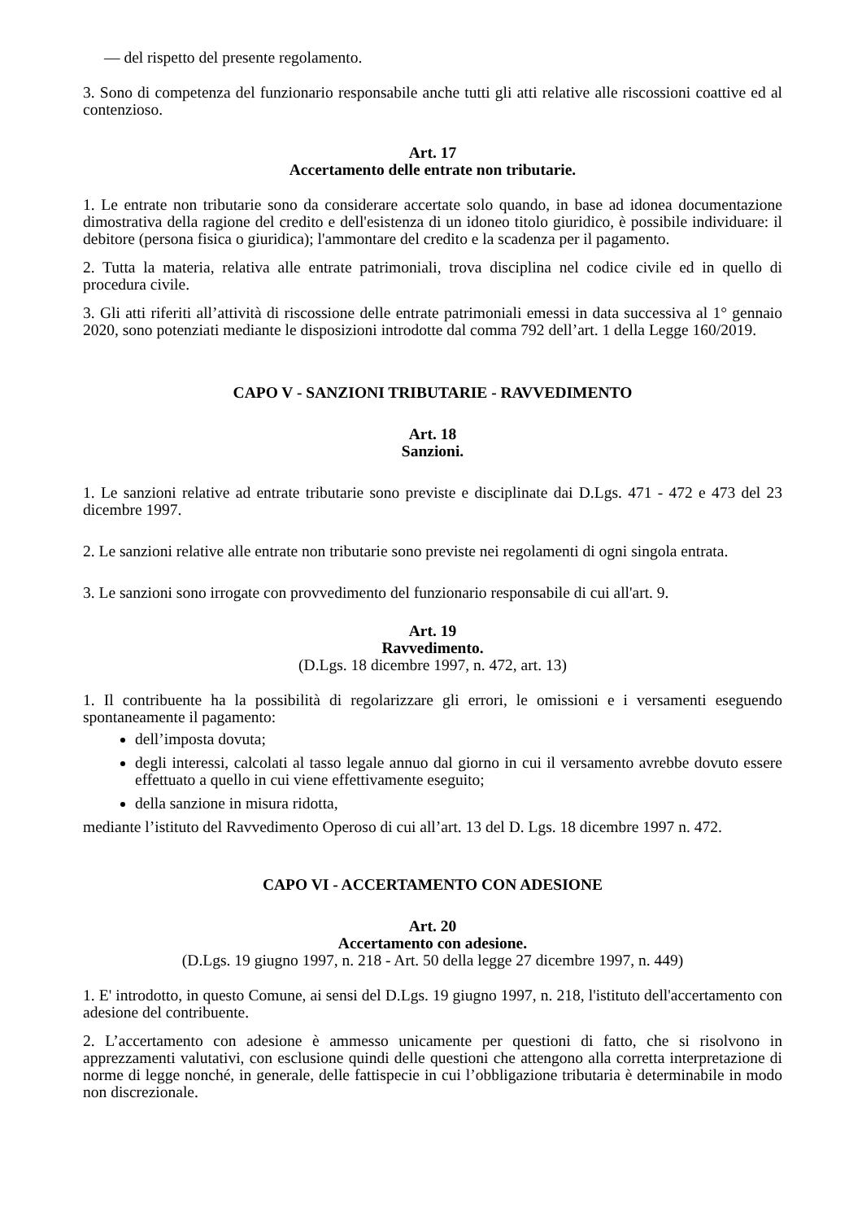— del rispetto del presente regolamento.
3. Sono di competenza del funzionario responsabile anche tutti gli atti relative alle riscossioni coattive ed al contenzioso.
Art. 17
Accertamento delle entrate non tributarie.
1. Le entrate non tributarie sono da considerare accertate solo quando, in base ad idonea documentazione dimostrativa della ragione del credito e dell'esistenza di un idoneo titolo giuridico, è possibile individuare: il debitore (persona fisica o giuridica); l'ammontare del credito e la scadenza per il pagamento.
2. Tutta la materia, relativa alle entrate patrimoniali, trova disciplina nel codice civile ed in quello di procedura civile.
3. Gli atti riferiti all’attività di riscossione delle entrate patrimoniali emessi in data successiva al 1° gennaio 2020, sono potenziati mediante le disposizioni introdotte dal comma 792 dell’art. 1 della Legge 160/2019.
CAPO V - SANZIONI TRIBUTARIE - RAVVEDIMENTO
Art. 18
Sanzioni.
1. Le sanzioni relative ad entrate tributarie sono previste e disciplinate dai D.Lgs. 471 - 472 e 473 del 23 dicembre 1997.
2. Le sanzioni relative alle entrate non tributarie sono previste nei regolamenti di ogni singola entrata.
3. Le sanzioni sono irrogate con provvedimento del funzionario responsabile di cui all'art. 9.
Art. 19
Ravvedimento.
(D.Lgs. 18 dicembre 1997, n. 472, art. 13)
1. Il contribuente ha la possibilità di regolarizzare gli errori, le omissioni e i versamenti eseguendo spontaneamente il pagamento:
dell’imposta dovuta;
degli interessi, calcolati al tasso legale annuo dal giorno in cui il versamento avrebbe dovuto essere effettuato a quello in cui viene effettivamente eseguito;
della sanzione in misura ridotta,
mediante l’istituto del Ravvedimento Operoso di cui all’art. 13 del D. Lgs. 18 dicembre 1997 n. 472.
CAPO VI - ACCERTAMENTO CON ADESIONE
Art. 20
Accertamento con adesione.
(D.Lgs. 19 giugno 1997, n. 218 - Art. 50 della legge 27 dicembre 1997, n. 449)
1. E' introdotto, in questo Comune, ai sensi del D.Lgs. 19 giugno 1997, n. 218, l'istituto dell'accertamento con adesione del contribuente.
2. L’accertamento con adesione è ammesso unicamente per questioni di fatto, che si risolvono in apprezzamenti valutativi, con esclusione quindi delle questioni che attengono alla corretta interpretazione di norme di legge nonché, in generale, delle fattispecie in cui l’obbligazione tributaria è determinabile in modo non discrezionale.